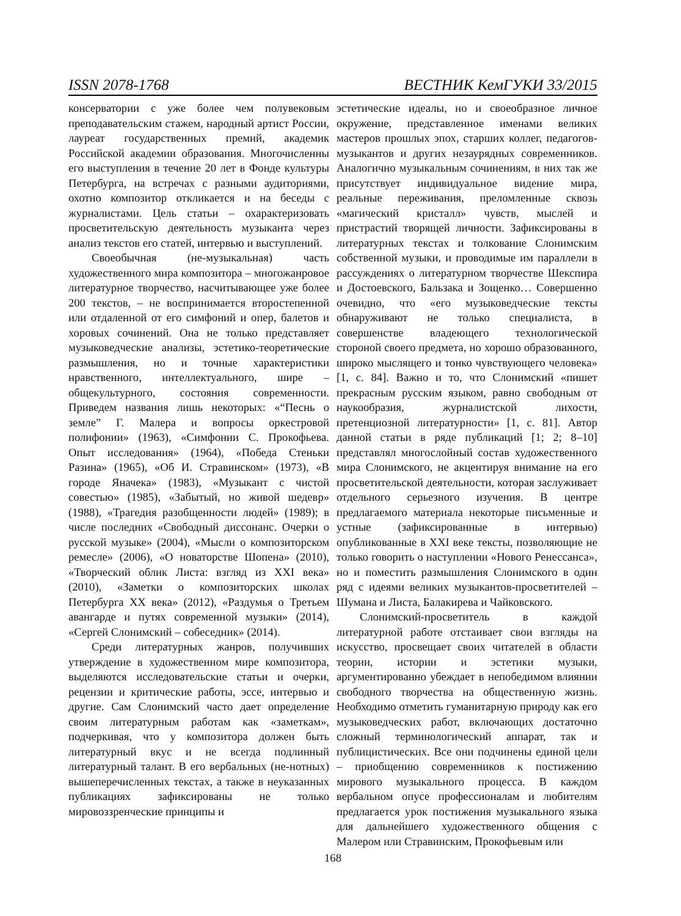ISSN 2078-1768 ВЕСТНИК КемГУКИ 33/2015
консерватории с уже более чем полувековым преподавательским стажем, народный артист России, лауреат государственных премий, академик Российской академии образования. Многочисленны его выступления в течение 20 лет в Фонде культуры Петербурга, на встречах с разными аудиториями, охотно композитор откликается и на беседы с журналистами. Цель статьи – охарактеризовать просветительскую деятельность музыканта через анализ текстов его статей, интервью и выступлений.
Своеобычная (не-музыкальная) часть художественного мира композитора – многожанровое литературное творчество, насчитывающее уже более 200 текстов, – не воспринимается второстепенной или отдаленной от его симфоний и опер, балетов и хоровых сочинений. Она не только представляет музыковедческие анализы, эстетико-теоретические размышления, но и точные характеристики нравственного, интеллектуального, шире – общекультурного, состояния современности. Приведем названия лишь некоторых: «“Песнь о земле” Г. Малера и вопросы оркестровой полифонии» (1963), «Симфонии С. Прокофьева. Опыт исследования» (1964), «Победа Стеньки Разина» (1965), «Об И. Стравинском» (1973), «В городе Яначека» (1983), «Музыкант с чистой совестью» (1985), «Забытый, но живой шедевр» (1988), «Трагедия разобщенности людей» (1989); в числе последних «Свободный диссонанс. Очерки о русской музыке» (2004), «Мысли о композиторском ремесле» (2006), «О новаторстве Шопена» (2010), «Творческий облик Листа: взгляд из XXI века» (2010), «Заметки о композиторских школах Петербурга XX века» (2012), «Раздумья о Третьем авангарде и путях современной музыки» (2014), «Сергей Слонимский – собеседник» (2014).
Среди литературных жанров, получивших утверждение в художественном мире композитора, выделяются исследовательские статьи и очерки, рецензии и критические работы, эссе, интервью и другие. Сам Слонимский часто дает определение своим литературным работам как «заметкам», подчеркивая, что у композитора должен быть литературный вкус и не всегда подлинный литературный талант. В его вербальных (не-нотных) вышеперечисленных текстах, а также в неуказанных публикациях зафиксированы не только мировоззренческие принципы и
эстетические идеалы, но и своеобразное личное окружение, представленное именами великих мастеров прошлых эпох, старших коллег, педагогов-музыкантов и других незаурядных современников. Аналогично музыкальным сочинениям, в них так же присутствует индивидуальное видение мира, реальные переживания, преломленные сквозь «магический кристалл» чувств, мыслей и пристрастий творящей личности. Зафиксированы в литературных текстах и толкование Слонимским собственной музыки, и проводимые им параллели в рассуждениях о литературном творчестве Шекспира и Достоевского, Бальзака и Зощенко… Совершенно очевидно, что «его музыковедческие тексты обнаруживают не только специалиста, в совершенстве владеющего технологической стороной своего предмета, но хорошо образованного, широко мыслящего и тонко чувствующего человека» [1, с. 84]. Важно и то, что Слонимский «пишет прекрасным русским языком, равно свободным от наукообразия, журналистской лихости, претенциозной литературности» [1, с. 81]. Автор данной статьи в ряде публикаций [1; 2; 8–10] представлял многослойный состав художественного мира Слонимского, не акцентируя внимание на его просветительской деятельности, которая заслуживает отдельного серьезного изучения. В центре предлагаемого материала некоторые письменные и устные (зафиксированные в интервью) опубликованные в XXI веке тексты, позволяющие не только говорить о наступлении «Нового Ренессанса», но и поместить размышления Слонимского в один ряд с идеями великих музыкантов-просветителей – Шумана и Листа, Балакирева и Чайковского.
Слонимский-просветитель в каждой литературной работе отстаивает свои взгляды на искусство, просвещает своих читателей в области теории, истории и эстетики музыки, аргументированно убеждает в непобедимом влиянии свободного творчества на общественную жизнь. Необходимо отметить гуманитарную природу как его музыковедческих работ, включающих достаточно сложный терминологический аппарат, так и публицистических. Все они подчинены единой цели – приобщению современников к постижению мирового музыкального процесса. В каждом вербальном опусе профессионалам и любителям предлагается урок постижения музыкального языка для дальнейшего художественного общения с Малером или Стравинским, Прокофьевым или
168